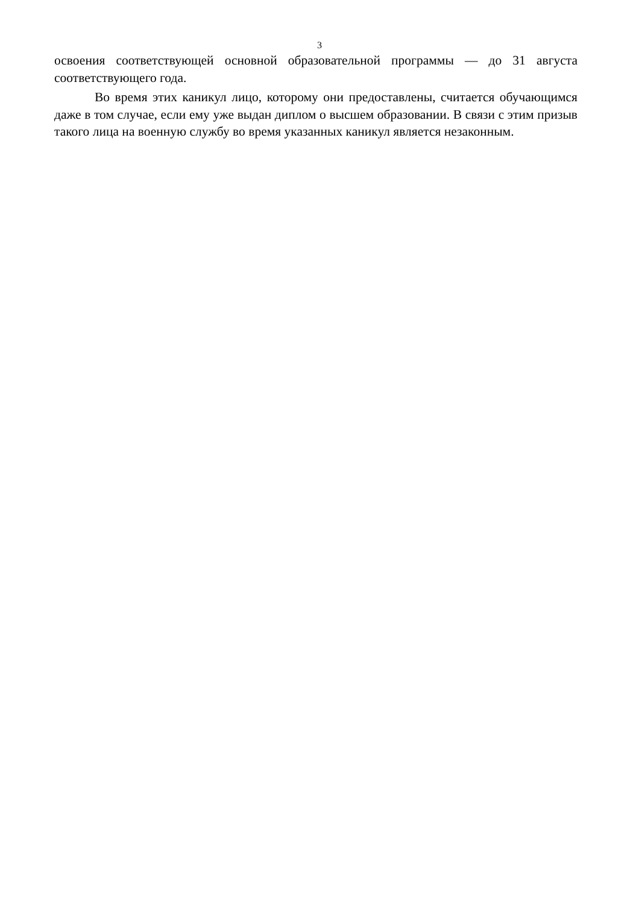3
освоения соответствующей основной образовательной программы — до 31 августа соответствующего года.
Во время этих каникул лицо, которому они предоставлены, считается обучающимся даже в том случае, если ему уже выдан диплом о высшем образовании. В связи с этим призыв такого лица на военную службу во время указанных каникул является незаконным.